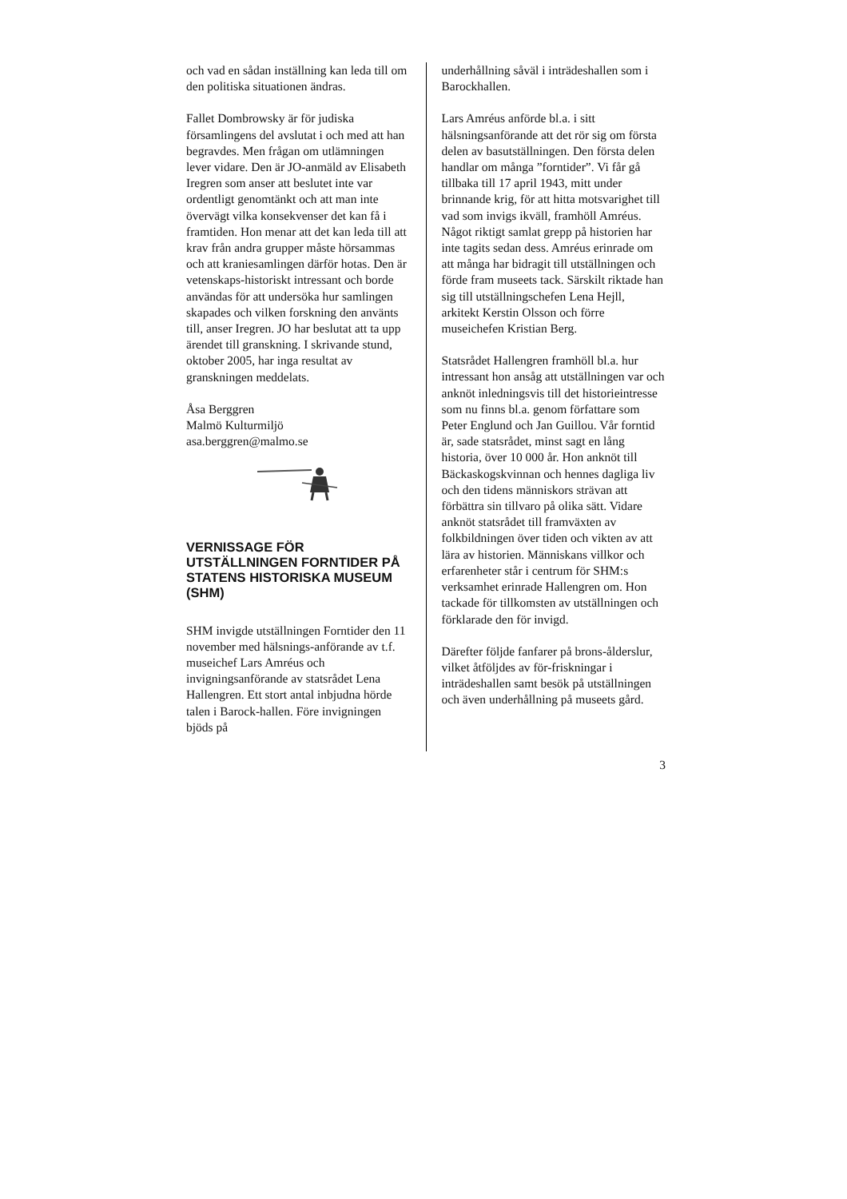och vad en sådan inställning kan leda till om den politiska situationen ändras.
Fallet Dombrowsky är för judiska församlingens del avslutat i och med att han begravdes. Men frågan om utlämningen lever vidare. Den är JO-anmäld av Elisabeth Iregren som anser att beslutet inte var ordentligt genomtänkt och att man inte övervägt vilka konsekvenser det kan få i framtiden. Hon menar att det kan leda till att krav från andra grupper måste hörsammas och att kraniesamlingen därför hotas. Den är vetenskaps-historiskt intressant och borde användas för att undersöka hur samlingen skapades och vilken forskning den använts till, anser Iregren. JO har beslutat att ta upp ärendet till granskning. I skrivande stund, oktober 2005, har inga resultat av granskningen meddelats.
Åsa Berggren
Malmö Kulturmiljö
asa.berggren@malmo.se
VERNISSAGE FÖR UTSTÄLLNINGEN FORNTIDER PÅ STATENS HISTORISKA MUSEUM (SHM)
SHM invigde utställningen Forntider den 11 november med hälsnings-anförande av t.f. museichef Lars Amréus och invigningsanförande av statsrådet Lena Hallengren. Ett stort antal inbjudna hörde talen i Barock-hallen. Före invigningen bjöds på
underhållning såväl i inträdeshallen som i Barockhallen.
Lars Amréus anförde bl.a. i sitt hälsningsanförande att det rör sig om första delen av basutställningen. Den första delen handlar om många ”forntider”. Vi får gå tillbaka till 17 april 1943, mitt under brinnande krig, för att hitta motsvarighet till vad som invigs ikväll, framhöll Amréus. Något riktigt samlat grepp på historien har inte tagits sedan dess. Amréus erinrade om att många har bidragit till utställningen och förde fram museets tack. Särskilt riktade han sig till utställningschefen Lena Hejll, arkitekt Kerstin Olsson och förre museichefen Kristian Berg.
Statsrådet Hallengren framhöll bl.a. hur intressant hon ansåg att utställningen var och anknöt inledningsvis till det historieintresse som nu finns bl.a. genom författare som Peter Englund och Jan Guillou. Vår forntid är, sade statsrådet, minst sagt en lång historia, över 10 000 år. Hon anknöt till Bäckaskogskvinnan och hennes dagliga liv och den tidens människors strävan att förbättra sin tillvaro på olika sätt. Vidare anknöt statsrådet till framväxten av folkbildningen över tiden och vikten av att lära av historien. Människans villkor och erfarenheter står i centrum för SHM:s verksamhet erinrade Hallengren om. Hon tackade för tillkomsten av utställningen och förklarade den för invigd.
Därefter följde fanfarer på brons-ålderslur, vilket åtföljdes av för-friskningar i inträdeshallen samt besök på utställningen och även underhållning på museets gård.
3